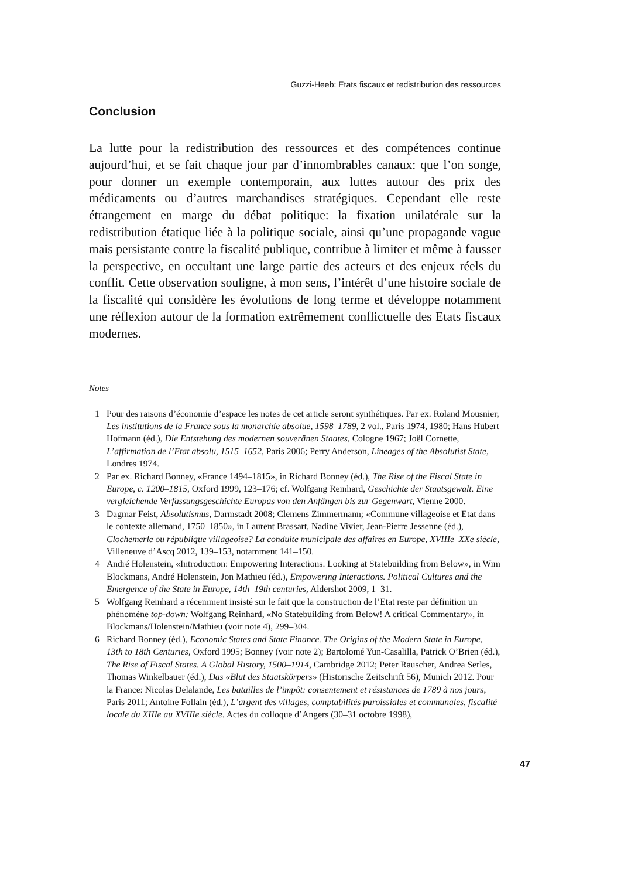Guzzi-Heeb: Etats fiscaux et redistribution des ressources
Conclusion
La lutte pour la redistribution des ressources et des compétences continue aujourd’hui, et se fait chaque jour par d’innombrables canaux: que l’on songe, pour donner un exemple contemporain, aux luttes autour des prix des médicaments ou d’autres marchandises stratégiques. Cependant elle reste étrangement en marge du débat politique: la fixation unilatérale sur la redistribution étatique liée à la politique sociale, ainsi qu’une propagande vague mais persistante contre la fiscalité publique, contribue à limiter et même à fausser la perspective, en occultant une large partie des acteurs et des enjeux réels du conflit. Cette observation souligne, à mon sens, l’intérêt d’une histoire sociale de la fiscalité qui considère les évolutions de long terme et développe notamment une réflexion autour de la formation extrêmement conflictuelle des Etats fiscaux modernes.
Notes
1 Pour des raisons d’économie d’espace les notes de cet article seront synthétiques. Par ex. Roland Mousnier, Les institutions de la France sous la monarchie absolue, 1598–1789, 2 vol., Paris 1974, 1980; Hans Hubert Hofmann (éd.), Die Entstehung des modernen souveränen Staates, Cologne 1967; Joël Cornette, L’affirmation de l’Etat absolu, 1515–1652, Paris 2006; Perry Anderson, Lineages of the Absolutist State, Londres 1974.
2 Par ex. Richard Bonney, «France 1494–1815», in Richard Bonney (éd.), The Rise of the Fiscal State in Europe, c. 1200–1815, Oxford 1999, 123–176; cf. Wolfgang Reinhard, Geschichte der Staatsgewalt. Eine vergleichende Verfassungsgeschichte Europas von den Anfängen bis zur Gegenwart, Vienne 2000.
3 Dagmar Feist, Absolutismus, Darmstadt 2008; Clemens Zimmermann; «Commune villageoise et Etat dans le contexte allemand, 1750–1850», in Laurent Brassart, Nadine Vivier, Jean-Pierre Jessenne (éd.), Clochemerle ou république villageoise? La conduite municipale des affaires en Europe, XVIIIe–XXe siècle, Villeneuve d’Ascq 2012, 139–153, notamment 141–150.
4 André Holenstein, «Introduction: Empowering Interactions. Looking at Statebuilding from Below», in Wim Blockmans, André Holenstein, Jon Mathieu (éd.), Empowering Interactions. Political Cultures and the Emergence of the State in Europe, 14th–19th centuries, Aldershot 2009, 1–31.
5 Wolfgang Reinhard a récemment insisté sur le fait que la construction de l’Etat reste par définition un phénomène top-down: Wolfgang Reinhard, «No Statebuilding from Below! A critical Commentary», in Blockmans/Holenstein/Mathieu (voir note 4), 299–304.
6 Richard Bonney (éd.), Economic States and State Finance. The Origins of the Modern State in Europe, 13th to 18th Centuries, Oxford 1995; Bonney (voir note 2); Bartolomé Yun-Casalilla, Patrick O’Brien (éd.), The Rise of Fiscal States. A Global History, 1500–1914, Cambridge 2012; Peter Rauscher, Andrea Serles, Thomas Winkelbauer (éd.), Das «Blut des Staatskörpers» (Historische Zeitschrift 56), Munich 2012. Pour la France: Nicolas Delalande, Les batailles de l’impôt: consentement et résistances de 1789 à nos jours, Paris 2011; Antoine Follain (éd.), L’argent des villages, comptabilités paroissiales et communales, fiscalité locale du XIIIe au XVIIIe siècle. Actes du colloque d’Angers (30–31 octobre 1998),
47